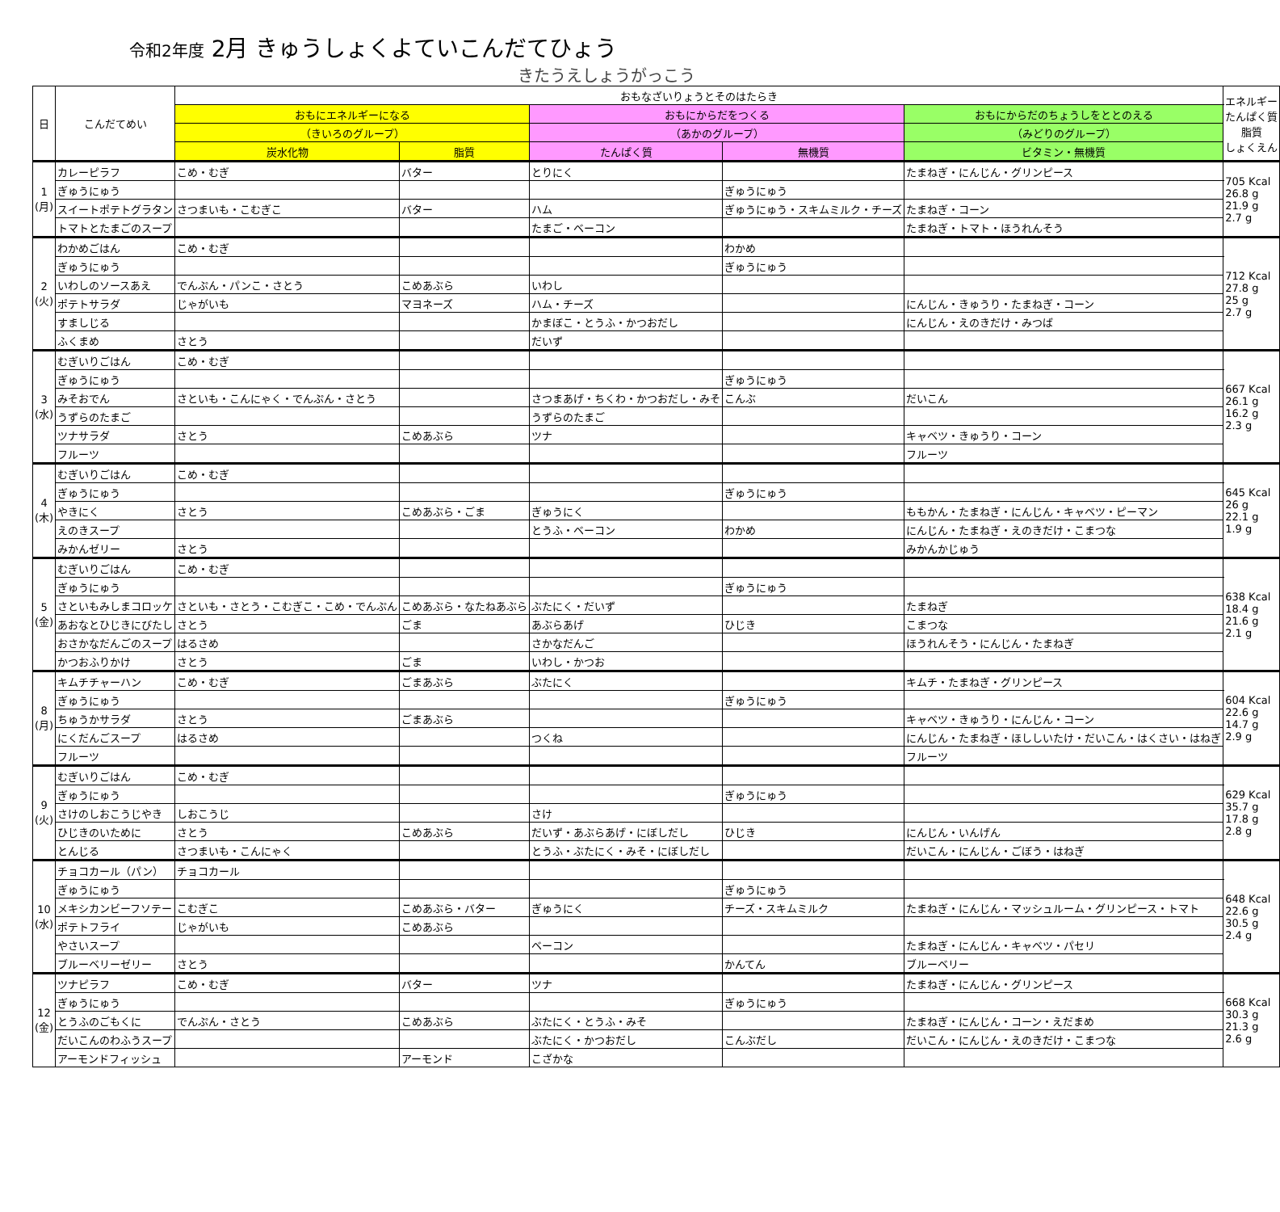令和2年度 2月 きゅうしょくよていこんだてひょう
きたうえしょうがっこう
| 日 | こんだてめい | おもなざいりょうとそのはたらき | | | | | エネルギー たんぱく質 脂質 しょくえん |
| --- | --- | --- | --- | --- | --- | --- | --- |
| | | おもにエネルギーになる | | おもにからだをつくる | | おもにからだのちょうしをととのえる | |
| | | （きいろのグループ） | | （あかのグループ） | | （みどりのグループ） | |
| | | 炭水化物 | 脂質 | たんぱく質 | 無機質 | ビタミン・無機質 | |
| 1 (月) | カレーピラフ | こめ・むぎ | バター | とりにく | | たまねぎ・にんじん・グリンピース | 705 Kcal 26.8 g 21.9 g 2.7 g |
| | ぎゅうにゅう | | | | ぎゅうにゅう | | |
| | スイートポテトグラタン | さつまいも・こむぎこ | バター | ハム | ぎゅうにゅう・スキムミルク・チーズ | たまねぎ・コーン | |
| | トマトとたまごのスープ | | | たまご・ベーコン | | たまねぎ・トマト・ほうれんそう | |
| 2 (火) | わかめごはん | こめ・むぎ | | | わかめ | | 712 Kcal 27.8 g 25 g 2.7 g |
| | ぎゅうにゅう | | | | ぎゅうにゅう | | |
| | いわしのソースあえ | でんぷん・パンこ・さとう | こめあぶら | いわし | | | |
| | ポテトサラダ | じゃがいも | マヨネーズ | ハム・チーズ | | にんじん・きゅうり・たまねぎ・コーン | |
| | すましじる | | | かまぼこ・とうふ・かつおだし | | にんじん・えのきだけ・みつば | |
| | ふくまめ | さとう | | だいず | | | |
| 3 (水) | むぎいりごはん | こめ・むぎ | | | | | 667 Kcal 26.1 g 16.2 g 2.3 g |
| | ぎゅうにゅう | | | | ぎゅうにゅう | | |
| | みそおでん | さといも・こんにゃく・でんぷん・さとう | | さつまあげ・ちくわ・かつおだし・みそ | こんぶ | だいこん | |
| | うずらのたまご | | | うずらのたまご | | | |
| | ツナサラダ | さとう | こめあぶら | ツナ | | キャベツ・きゅうり・コーン | |
| | フルーツ | | | | | フルーツ | |
| 4 (木) | むぎいりごはん | こめ・むぎ | | | | | 645 Kcal 26 g 22.1 g 1.9 g |
| | ぎゅうにゅう | | | | ぎゅうにゅう | | |
| | やきにく | さとう | こめあぶら・ごま | ぎゅうにく | | ももかん・たまねぎ・にんじん・キャベツ・ピーマン | |
| | えのきスープ | | | とうふ・ベーコン | わかめ | にんじん・たまねぎ・えのきだけ・こまつな | |
| | みかんゼリー | さとう | | | | みかんかじゅう | |
| 5 (金) | むぎいりごはん | こめ・むぎ | | | | | 638 Kcal 18.4 g 21.6 g 2.1 g |
| | ぎゅうにゅう | | | | ぎゅうにゅう | | |
| | さといもみしまコロッケ | さといも・さとう・こむぎこ・こめ・でんぷん | こめあぶら・なたねあぶら | ぶたにく・だいず | | たまねぎ | |
| | あおなとひじきにびたし | さとう | ごま | あぶらあげ | ひじき | こまつな | |
| | おさかなだんごのスープ | はるさめ | | さかなだんご | | ほうれんそう・にんじん・たまねぎ | |
| | かつおふりかけ | さとう | ごま | いわし・かつお | | | |
| 8 (月) | キムチチャーハン | こめ・むぎ | ごまあぶら | ぶたにく | | キムチ・たまねぎ・グリンピース | 604 Kcal 22.6 g 14.7 g 2.9 g |
| | ぎゅうにゅう | | | | ぎゅうにゅう | | |
| | ちゅうかサラダ | さとう | ごまあぶら | | | キャベツ・きゅうり・にんじん・コーン | |
| | にくだんごスープ | はるさめ | | つくね | | にんじん・たまねぎ・ほししいたけ・だいこん・はくさい・はねぎ | |
| | フルーツ | | | | | フルーツ | |
| 9 (火) | むぎいりごはん | こめ・むぎ | | | | | 629 Kcal 35.7 g 17.8 g 2.8 g |
| | ぎゅうにゅう | | | | ぎゅうにゅう | | |
| | さけのしおこうじやき | しおこうじ | | さけ | | | |
| | ひじきのいために | さとう | こめあぶら | だいず・あぶらあげ・にぼしだし | ひじき | にんじん・いんげん | |
| | とんじる | さつまいも・こんにゃく | | とうふ・ぶたにく・みそ・にぼしだし | | だいこん・にんじん・ごぼう・はねぎ | |
| 10 (水) | チョコカール（パン） | チョコカール | | | | | 648 Kcal 22.6 g 30.5 g 2.4 g |
| | ぎゅうにゅう | | | | ぎゅうにゅう | | |
| | メキシカンビーフソテー | こむぎこ | こめあぶら・バター | ぎゅうにく | チーズ・スキムミルク | たまねぎ・にんじん・マッシュルーム・グリンピース・トマト | |
| | ポテトフライ | じゃがいも | こめあぶら | | | | |
| | やさいスープ | | | ベーコン | | たまねぎ・にんじん・キャベツ・パセリ | |
| | ブルーベリーゼリー | さとう | | | かんてん | ブルーベリー | |
| 12 (金) | ツナピラフ | こめ・むぎ | バター | ツナ | | たまねぎ・にんじん・グリンピース | 668 Kcal 30.3 g 21.3 g 2.6 g |
| | ぎゅうにゅう | | | | ぎゅうにゅう | | |
| | とうふのごもくに | でんぷん・さとう | こめあぶら | ぶたにく・とうふ・みそ | | たまねぎ・にんじん・コーン・えだまめ | |
| | だいこんのわふうスープ | | | ぶたにく・かつおだし | こんぶだし | だいこん・にんじん・えのきだけ・こまつな | |
| | アーモンドフィッシュ | | アーモンド | こざかな | | | |